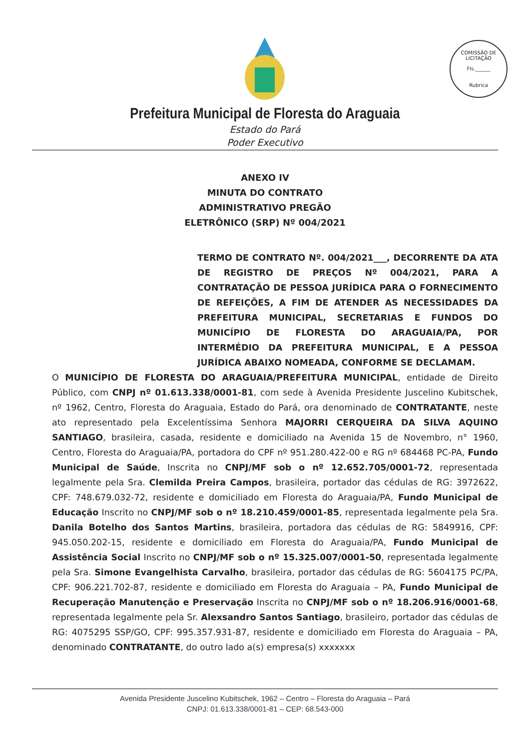COMISSÃO DE LICITAÇÃO
Fls.______
Rubrica
Prefeitura Municipal de Floresta do Araguaia
Estado do Pará
Poder Executivo
ANEXO IV
MINUTA DO CONTRATO
ADMINISTRATIVO PREGÃO
ELETRÔNICO (SRP) Nº 004/2021
TERMO DE CONTRATO Nº. 004/2021___, DECORRENTE DA ATA DE REGISTRO DE PREÇOS Nº 004/2021, PARA A CONTRATAÇÃO DE PESSOA JURÍDICA PARA O FORNECIMENTO DE REFEIÇÕES, A FIM DE ATENDER AS NECESSIDADES DA PREFEITURA MUNICIPAL, SECRETARIAS E FUNDOS DO MUNICÍPIO DE FLORESTA DO ARAGUAIA/PA, POR INTERMÉDIO DA PREFEITURA MUNICIPAL, E A PESSOA JURÍDICA ABAIXO NOMEADA, CONFORME SE DECLAMAM.
O MUNICÍPIO DE FLORESTA DO ARAGUAIA/PREFEITURA MUNICIPAL, entidade de Direito Público, com CNPJ nº 01.613.338/0001-81, com sede à Avenida Presidente Juscelino Kubitschek, nº 1962, Centro, Floresta do Araguaia, Estado do Pará, ora denominado de CONTRATANTE, neste ato representado pela Excelentíssima Senhora MAJORRI CERQUEIRA DA SILVA AQUINO SANTIAGO, brasileira, casada, residente e domiciliado na Avenida 15 de Novembro, n° 1960, Centro, Floresta do Araguaia/PA, portadora do CPF nº 951.280.422-00 e RG nº 684468 PC-PA, Fundo Municipal de Saúde, Inscrita no CNPJ/MF sob o nº 12.652.705/0001-72, representada legalmente pela Sra. Clemilda Preira Campos, brasileira, portador das cédulas de RG: 3972622, CPF: 748.679.032-72, residente e domiciliado em Floresta do Araguaia/PA, Fundo Municipal de Educação Inscrito no CNPJ/MF sob o nº 18.210.459/0001-85, representada legalmente pela Sra. Danila Botelho dos Santos Martins, brasileira, portadora das cédulas de RG: 5849916, CPF: 945.050.202-15, residente e domiciliado em Floresta do Araguaia/PA, Fundo Municipal de Assistência Social Inscrito no CNPJ/MF sob o nº 15.325.007/0001-50, representada legalmente pela Sra. Simone Evangelhista Carvalho, brasileira, portador das cédulas de RG: 5604175 PC/PA, CPF: 906.221.702-87, residente e domiciliado em Floresta do Araguaia – PA, Fundo Municipal de Recuperação Manutenção e Preservação Inscrita no CNPJ/MF sob o nº 18.206.916/0001-68, representada legalmente pela Sr. Alexsandro Santos Santiago, brasileiro, portador das cédulas de RG: 4075295 SSP/GO, CPF: 995.357.931-87, residente e domiciliado em Floresta do Araguaia – PA, denominado CONTRATANTE, do outro lado a(s) empresa(s) xxxxxxx
Avenida Presidente Juscelino Kubitschek, 1962 – Centro – Floresta do Araguaia – Pará
CNPJ: 01.613.338/0001-81 – CEP: 68.543-000